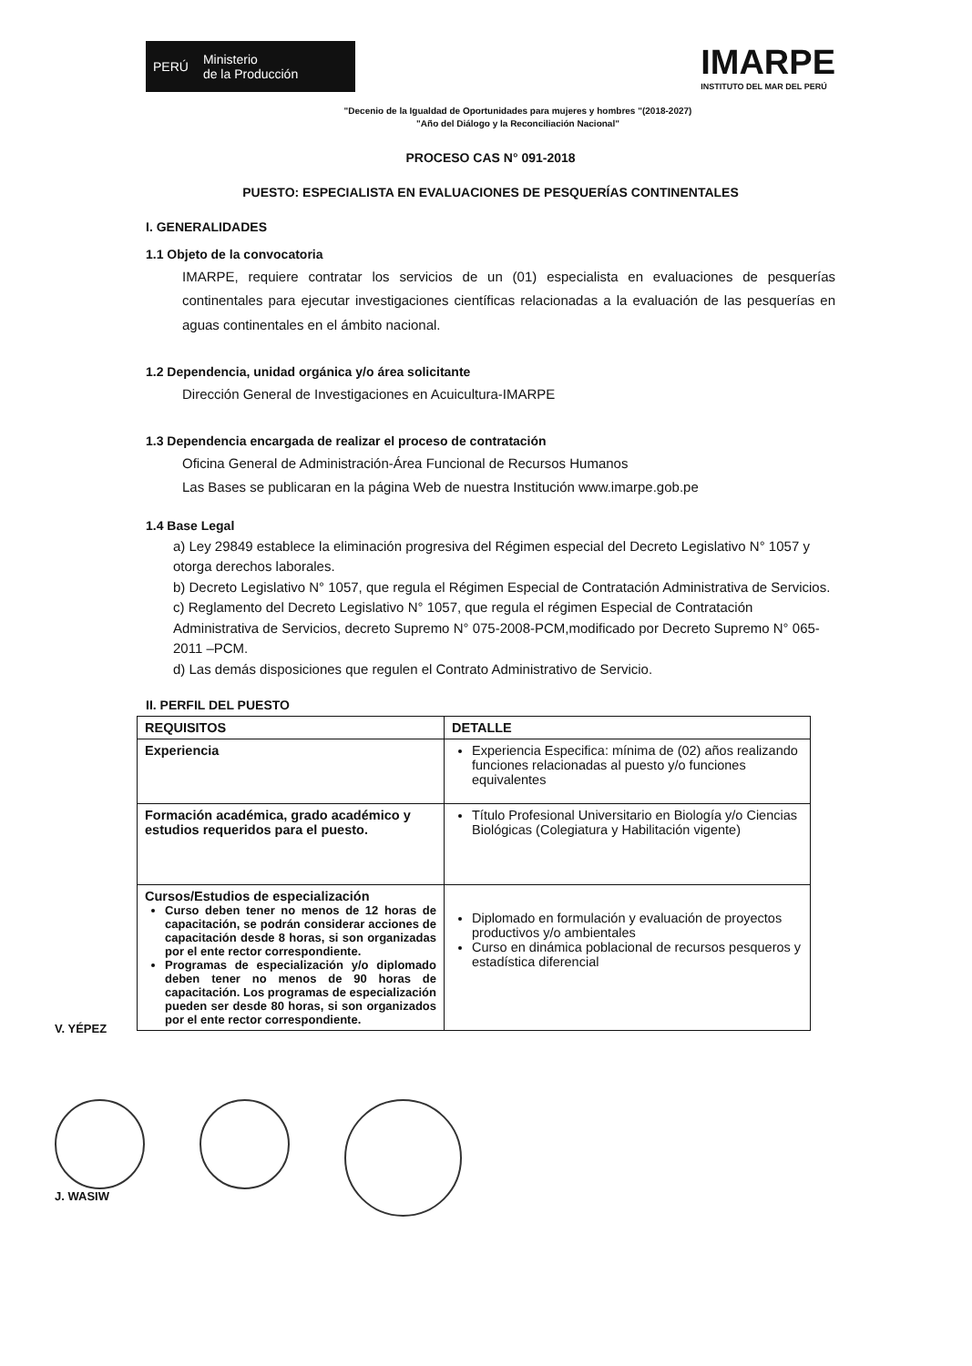PERÚ Ministerio
de la Producción
IMARPE
INSTITUTO DEL MAR DEL PERÚ
"Decenio de la Igualdad de Oportunidades para mujeres y hombres "(2018-2027)
"Año del Diálogo y la Reconciliación Nacional"
PROCESO CAS N° 091-2018
PUESTO: ESPECIALISTA EN EVALUACIONES DE PESQUERÍAS CONTINENTALES
I. GENERALIDADES
1.1 Objeto de la convocatoria
IMARPE, requiere contratar los servicios de un (01) especialista en evaluaciones de pesquerías continentales para ejecutar investigaciones científicas relacionadas a la evaluación de las pesquerías en aguas continentales en el ámbito nacional.
1.2 Dependencia, unidad orgánica y/o área solicitante
Dirección General de Investigaciones en Acuicultura-IMARPE
1.3 Dependencia encargada de realizar el proceso de contratación
Oficina General de Administración-Área Funcional de Recursos Humanos
Las Bases se publicaran en la página Web de nuestra Institución www.imarpe.gob.pe
1.4 Base Legal
a) Ley 29849 establece la eliminación progresiva del Régimen especial del Decreto Legislativo N° 1057 y otorga derechos laborales.
b) Decreto Legislativo N° 1057, que regula el Régimen Especial de Contratación Administrativa de Servicios.
c) Reglamento del Decreto Legislativo N° 1057, que regula el régimen Especial de Contratación Administrativa de Servicios, decreto Supremo N° 075-2008-PCM,modificado por Decreto Supremo N° 065-2011 –PCM.
d) Las demás disposiciones que regulen el Contrato Administrativo de Servicio.
II. PERFIL DEL PUESTO
| REQUISITOS | DETALLE |
| --- | --- |
| Experiencia | Experiencia Especifica: mínima de (02) años realizando funciones relacionadas al puesto y/o funciones equivalentes |
| Formación académica, grado académico y estudios requeridos para el puesto. | Título Profesional Universitario en Biología y/o Ciencias Biológicas (Colegiatura y Habilitación vigente) |
| Cursos/Estudios de especialización Curso deben tener no menos de 12 horas de capacitación, se podrán considerar acciones de capacitación desde 8 horas, si son organizadas por el ente rector correspondiente. Programas de especialización y/o diplomado deben tener no menos de 90 horas de capacitación. Los programas de especialización pueden ser desde 80 horas, si son organizados por el ente rector correspondiente. | Diplomado en formulación y evaluación de proyectos productivos y/o ambientales Curso en dinámica poblacional de recursos pesqueros y estadística diferencial |
V. YÉPEZ
J. WASIW